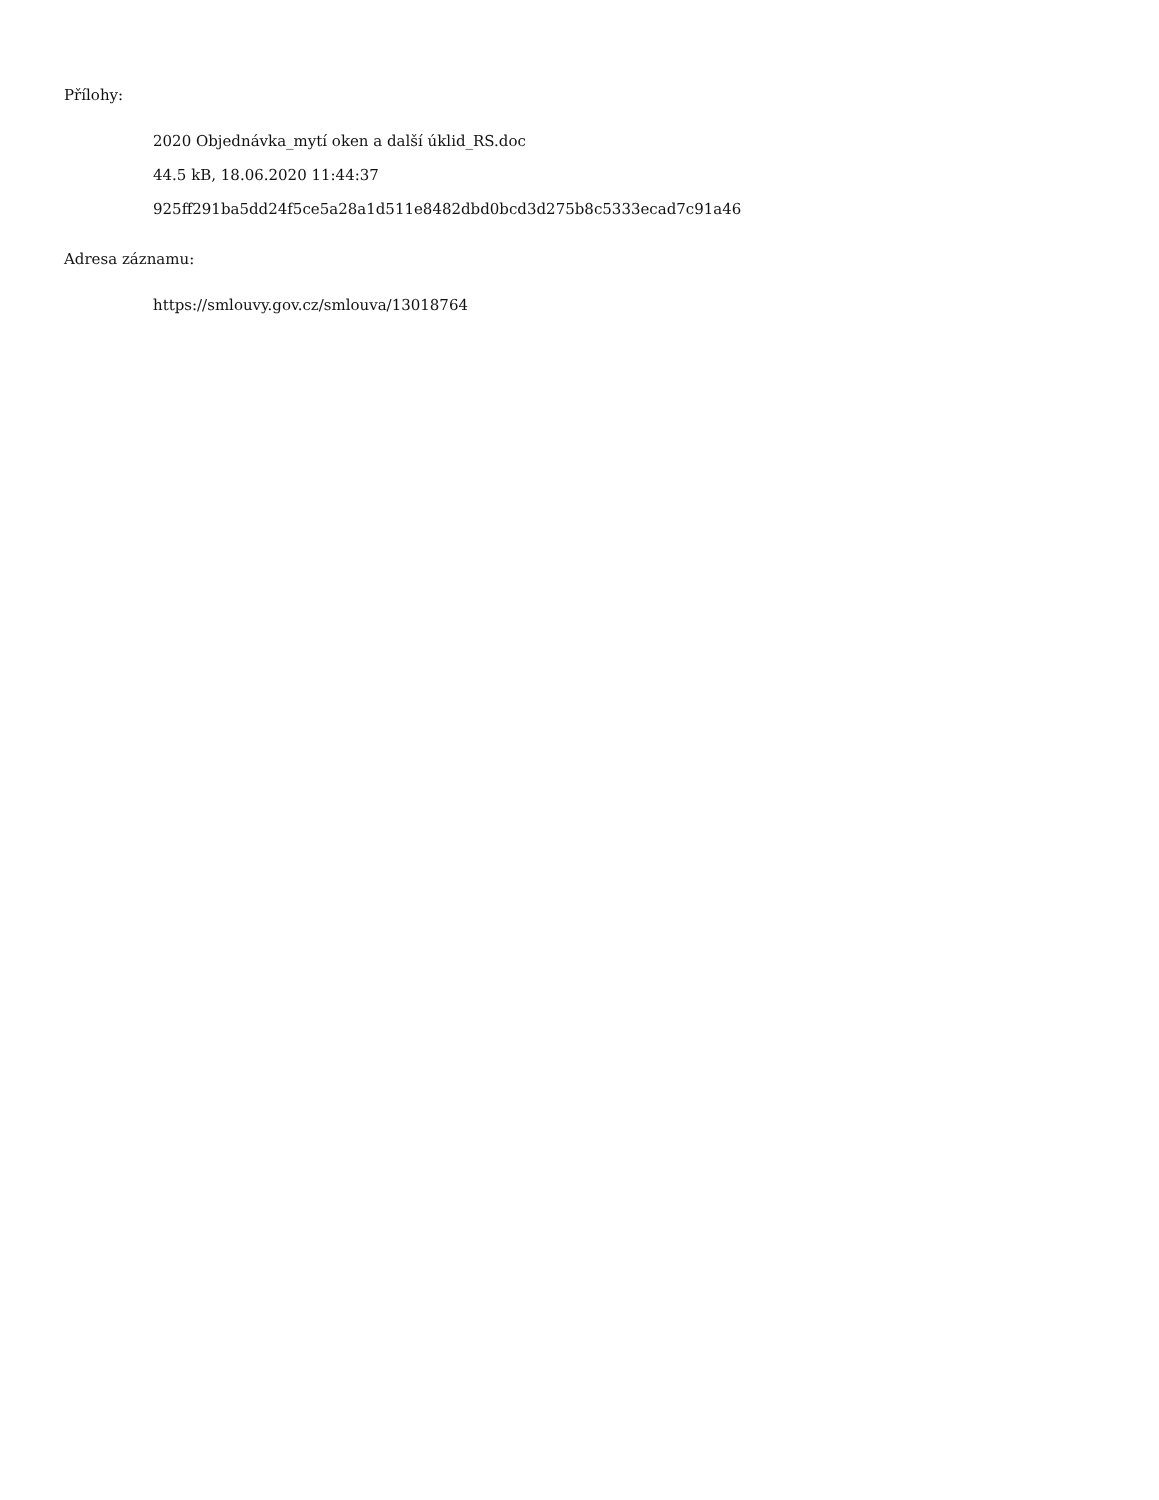Přílohy:
2020 Objednávka_mytí oken a další úklid_RS.doc
44.5 kB, 18.06.2020 11:44:37
925ff291ba5dd24f5ce5a28a1d511e8482dbd0bcd3d275b8c5333ecad7c91a46
Adresa záznamu:
https://smlouvy.gov.cz/smlouva/13018764